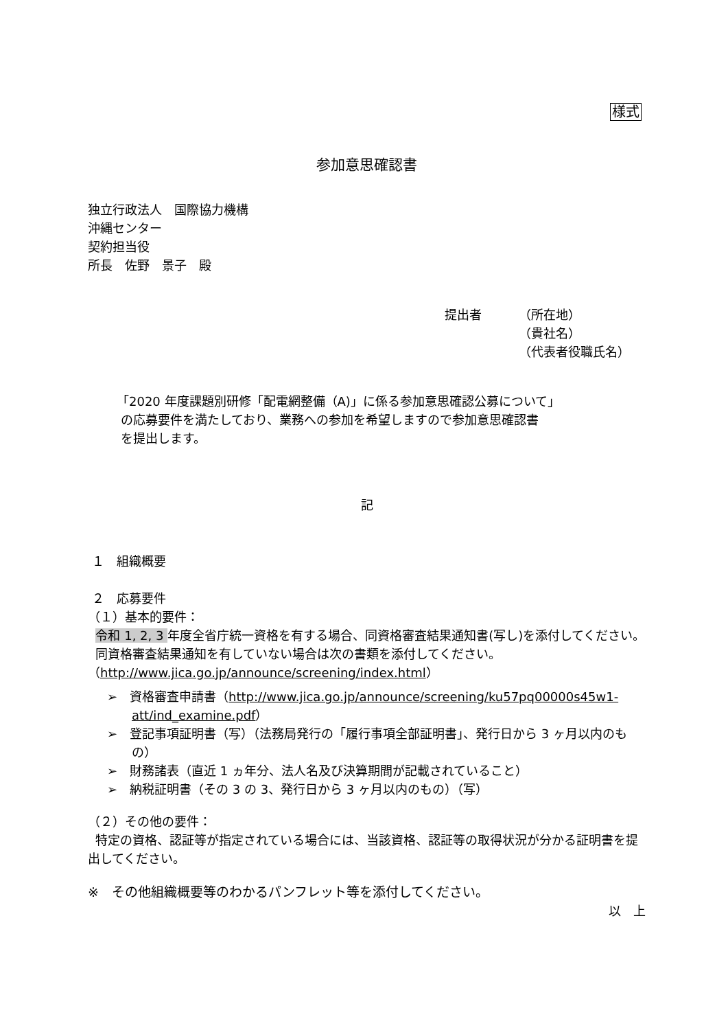様式
参加意思確認書
独立行政法人　国際協力機構
沖縄センター
契約担当役
所長　佐野　景子　殿
提出者 （所在地）
（貴社名）
（代表者役職氏名）
「2020 年度課題別研修「配電網整備（A)」に係る参加意思確認公募について」
の応募要件を満たしており、業務への参加を希望しますので参加意思確認書
を提出します。
記
１　組織概要
２　応募要件
（１）基本的要件：
令和 1, 2, 3 年度全省庁統一資格を有する場合、同資格審査結果通知書(写し)を添付してください。
同資格審査結果通知を有していない場合は次の書類を添付してください。
（http://www.jica.go.jp/announce/screening/index.html）
➢　資格審査申請書（http://www.jica.go.jp/announce/screening/ku57pq00000s45w1-att/ind_examine.pdf）
➢　登記事項証明書（写）（法務局発行の「履行事項全部証明書」、発行日から 3 ヶ月以内のもの）
➢　財務諸表（直近 1 ヵ年分、法人名及び決算期間が記載されていること）
➢　納税証明書（その 3 の 3、発行日から 3 ヶ月以内のもの）（写）
（２）その他の要件：
特定の資格、認証等が指定されている場合には、当該資格、認証等の取得状況が分かる証明書を提出してください。
※　その他組織概要等のわかるパンフレット等を添付してください。
以　上